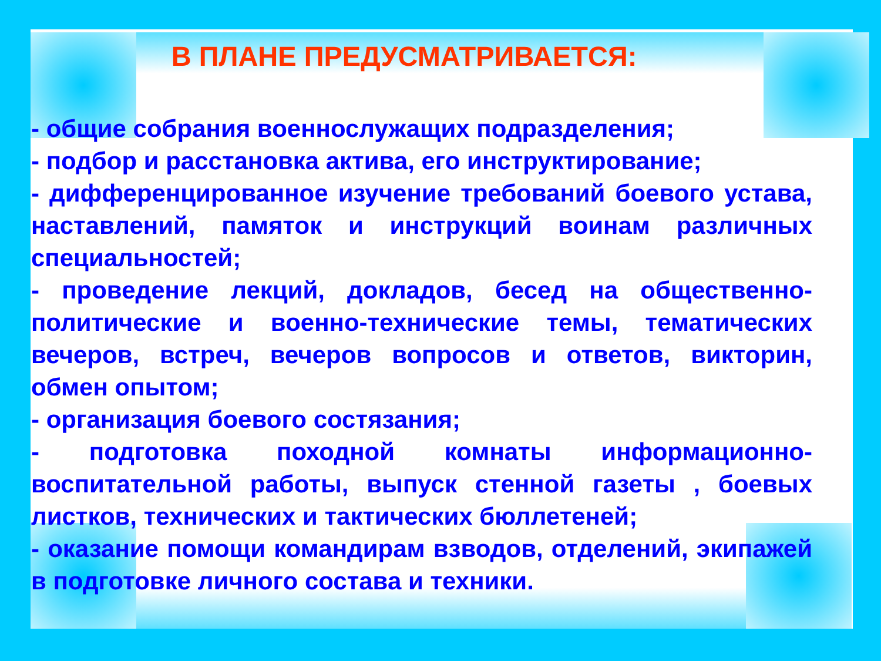В ПЛАНЕ ПРЕДУСМАТРИВАЕТСЯ:
- общие собрания военнослужащих подразделения;
- подбор и расстановка актива, его инструктирование;
- дифференцированное изучение требований боевого устава, наставлений, памяток и инструкций воинам различных специальностей;
- проведение лекций, докладов, бесед на общественно-политические и военно-технические темы, тематических вечеров, встреч, вечеров вопросов и ответов, викторин, обмен опытом;
- организация боевого состязания;
- подготовка походной комнаты информационно-воспитательной работы, выпуск стенной газеты , боевых листков, технических и тактических бюллетеней;
- оказание помощи командирам взводов, отделений, экипажей в подготовке личного состава и техники.